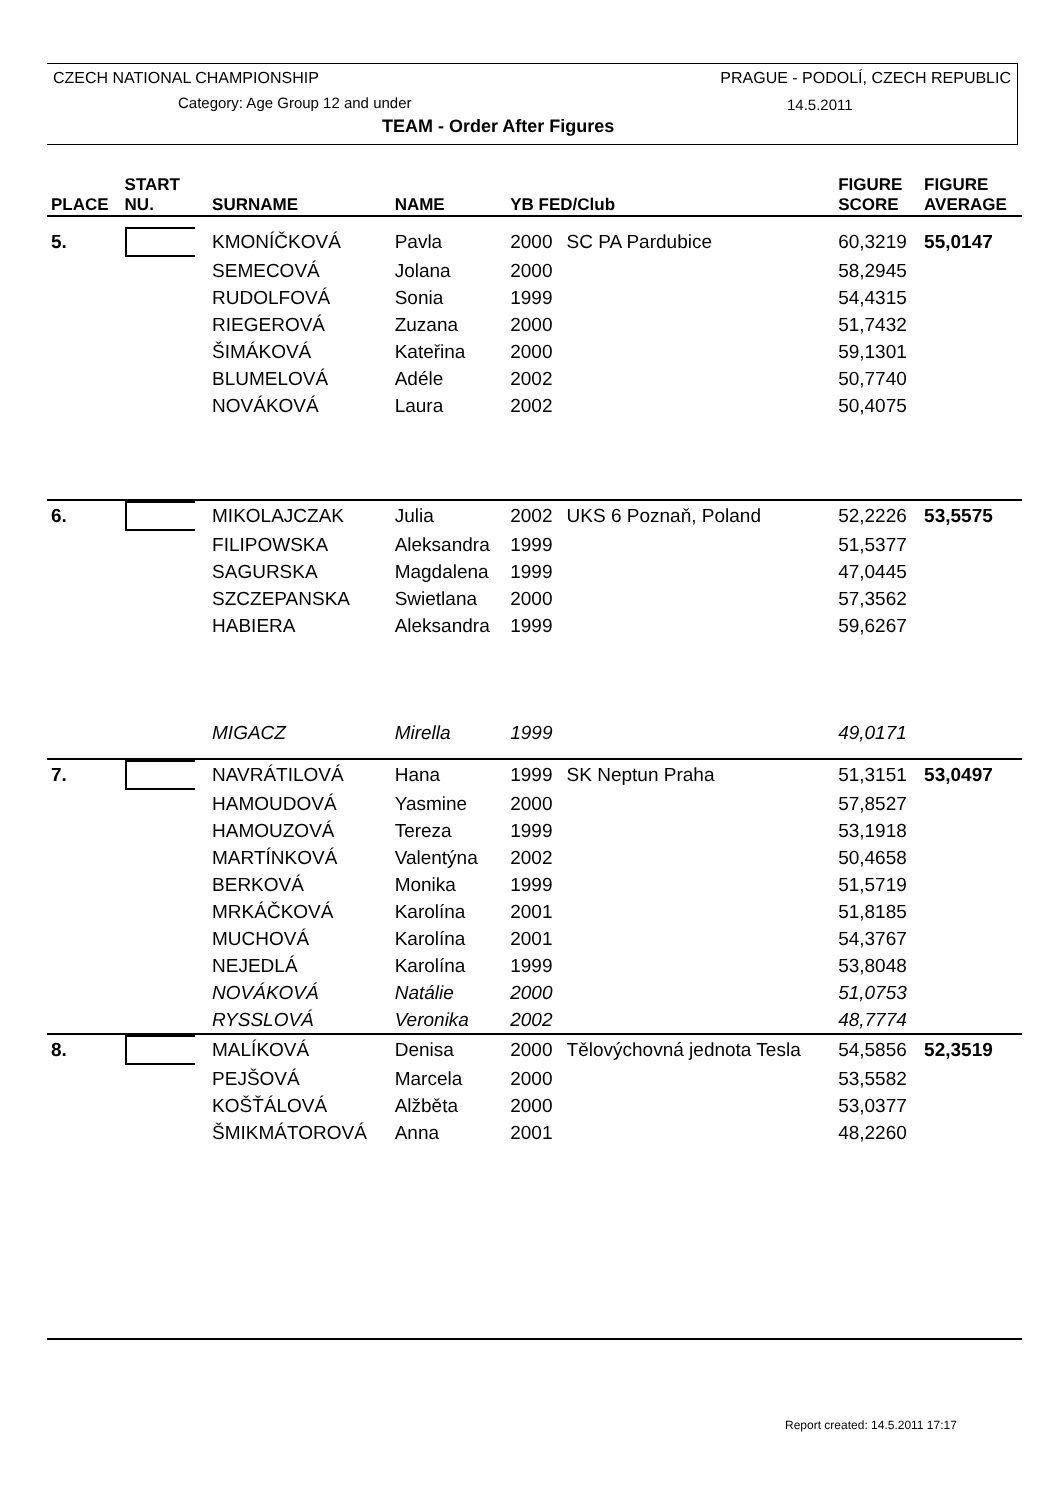CZECH NATIONAL CHAMPIONSHIP
PRAGUE - PODOLÍ, CZECH REPUBLIC
Category: Age Group 12 and under
14.5.2011
TEAM - Order After Figures
| PLACE | START | SURNAME | NAME | YB FED/Club | | FIGURE | FIGURE |
| --- | --- | --- | --- | --- | --- | --- | --- |
| | NU. | | | | | SCORE | AVERAGE |
| 5. | | KMONÍČKOVÁ | Pavla | 2000 | SC PA Pardubice | 60,3219 | 55,0147 |
| | | SEMECOVÁ | Jolana | 2000 | | 58,2945 | |
| | | RUDOLFOVÁ | Sonia | 1999 | | 54,4315 | |
| | | RIEGEROVÁ | Zuzana | 2000 | | 51,7432 | |
| | | ŠIMÁKOVÁ | Kateřina | 2000 | | 59,1301 | |
| | | BLUMELOVÁ | Adéle | 2002 | | 50,7740 | |
| | | NOVÁKOVÁ | Laura | 2002 | | 50,4075 | |
| 6. | | MIKOLAJCZAK | Julia | 2002 | UKS 6 Poznaň, Poland | 52,2226 | 53,5575 |
| | | FILIPOWSKA | Aleksandra | 1999 | | 51,5377 | |
| | | SAGURSKA | Magdalena | 1999 | | 47,0445 | |
| | | SZCZEPANSKA | Swietlana | 2000 | | 57,3562 | |
| | | HABIERA | Aleksandra | 1999 | | 59,6267 | |
| | | MIGACZ | Mirella | 1999 | | 49,0171 | |
| 7. | | NAVRÁTILOVÁ | Hana | 1999 | SK Neptun Praha | 51,3151 | 53,0497 |
| | | HAMOUDOVÁ | Yasmine | 2000 | | 57,8527 | |
| | | HAMOUZOVÁ | Tereza | 1999 | | 53,1918 | |
| | | MARTÍNKOVÁ | Valentýna | 2002 | | 50,4658 | |
| | | BERKOVÁ | Monika | 1999 | | 51,5719 | |
| | | MRKÁČKOVÁ | Karolína | 2001 | | 51,8185 | |
| | | MUCHOVÁ | Karolína | 2001 | | 54,3767 | |
| | | NEJEDLÁ | Karolína | 1999 | | 53,8048 | |
| | | NOVÁKOVÁ | Natálie | 2000 | | 51,0753 | |
| | | RYSSLOVÁ | Veronika | 2002 | | 48,7774 | |
| 8. | | MALÍKOVÁ | Denisa | 2000 | Tělovýchovná jednota Tesla | 54,5856 | 52,3519 |
| | | PEJŠOVÁ | Marcela | 2000 | | 53,5582 | |
| | | KOŠŤÁLOVÁ | Alžběta | 2000 | | 53,0377 | |
| | | ŠMIKMÁTOROVÁ | Anna | 2001 | | 48,2260 | |
Report created: 14.5.2011 17:17